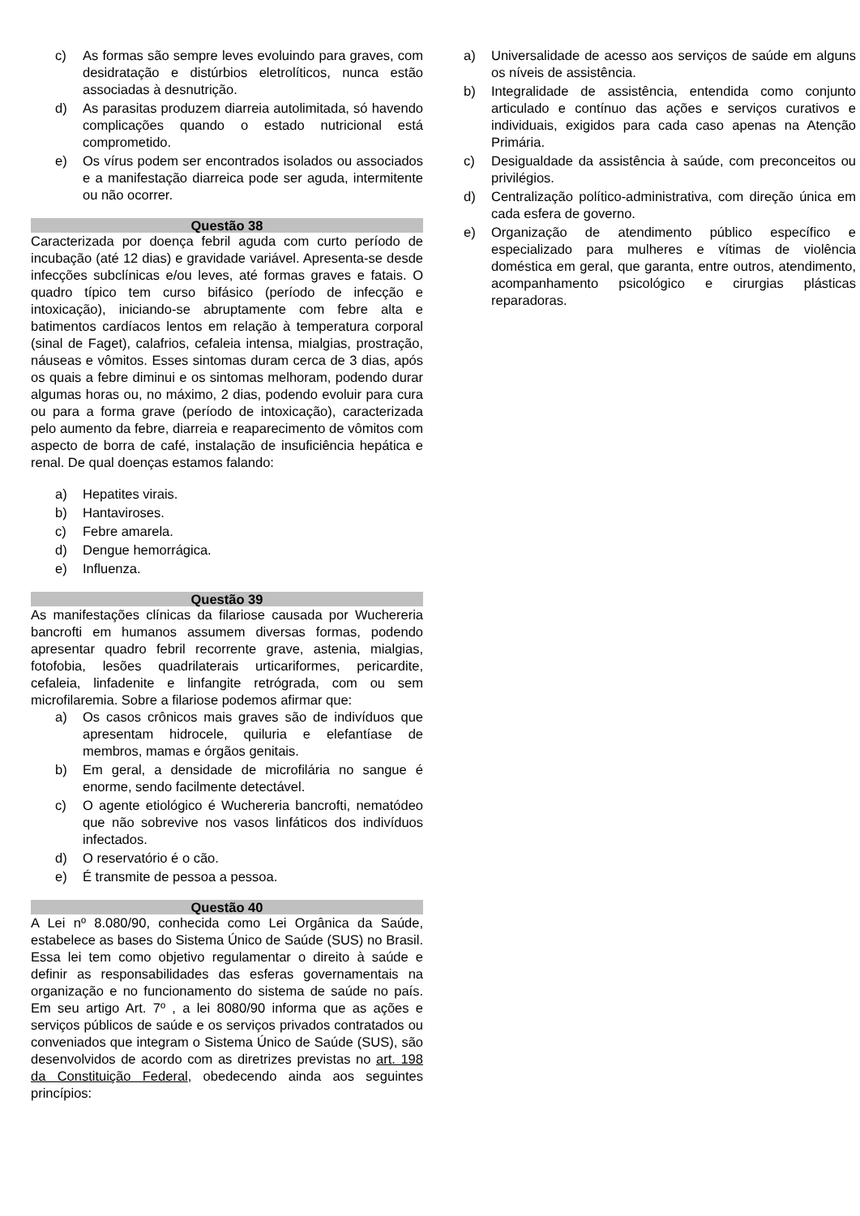c) As formas são sempre leves evoluindo para graves, com desidratação e distúrbios eletrolíticos, nunca estão associadas à desnutrição.
d) As parasitas produzem diarreia autolimitada, só havendo complicações quando o estado nutricional está comprometido.
e) Os vírus podem ser encontrados isolados ou associados e a manifestação diarreica pode ser aguda, intermitente ou não ocorrer.
Questão 38
Caracterizada por doença febril aguda com curto período de incubação (até 12 dias) e gravidade variável. Apresenta-se desde infecções subclínicas e/ou leves, até formas graves e fatais. O quadro típico tem curso bifásico (período de infecção e intoxicação), iniciando-se abruptamente com febre alta e batimentos cardíacos lentos em relação à temperatura corporal (sinal de Faget), calafrios, cefaleia intensa, mialgias, prostração, náuseas e vômitos. Esses sintomas duram cerca de 3 dias, após os quais a febre diminui e os sintomas melhoram, podendo durar algumas horas ou, no máximo, 2 dias, podendo evoluir para cura ou para a forma grave (período de intoxicação), caracterizada pelo aumento da febre, diarreia e reaparecimento de vômitos com aspecto de borra de café, instalação de insuficiência hepática e renal. De qual doenças estamos falando:
a) Hepatites virais.
b) Hantaviroses.
c) Febre amarela.
d) Dengue hemorrágica.
e) Influenza.
Questão 39
As manifestações clínicas da filariose causada por Wuchereria bancrofti em humanos assumem diversas formas, podendo apresentar quadro febril recorrente grave, astenia, mialgias, fotofobia, lesões quadrilaterais urticariformes, pericardite, cefaleia, linfadenite e linfangite retrógrada, com ou sem microfilaremia. Sobre a filariose podemos afirmar que:
a) Os casos crônicos mais graves são de indivíduos que apresentam hidrocele, quiluria e elefantíase de membros, mamas e órgãos genitais.
b) Em geral, a densidade de microfilária no sangue é enorme, sendo facilmente detectável.
c) O agente etiológico é Wuchereria bancrofti, nematódeo que não sobrevive nos vasos linfáticos dos indivíduos infectados.
d) O reservatório é o cão.
e) É transmite de pessoa a pessoa.
Questão 40
A Lei nº 8.080/90, conhecida como Lei Orgânica da Saúde, estabelece as bases do Sistema Único de Saúde (SUS) no Brasil. Essa lei tem como objetivo regulamentar o direito à saúde e definir as responsabilidades das esferas governamentais na organização e no funcionamento do sistema de saúde no país. Em seu artigo Art. 7º , a lei 8080/90 informa que as ações e serviços públicos de saúde e os serviços privados contratados ou conveniados que integram o Sistema Único de Saúde (SUS), são desenvolvidos de acordo com as diretrizes previstas no art. 198 da Constituição Federal, obedecendo ainda aos seguintes princípios:
a) Universalidade de acesso aos serviços de saúde em alguns os níveis de assistência.
b) Integralidade de assistência, entendida como conjunto articulado e contínuo das ações e serviços curativos e individuais, exigidos para cada caso apenas na Atenção Primária.
c) Desigualdade da assistência à saúde, com preconceitos ou privilégios.
d) Centralização político-administrativa, com direção única em cada esfera de governo.
e) Organização de atendimento público específico e especializado para mulheres e vítimas de violência doméstica em geral, que garanta, entre outros, atendimento, acompanhamento psicológico e cirurgias plásticas reparadoras.